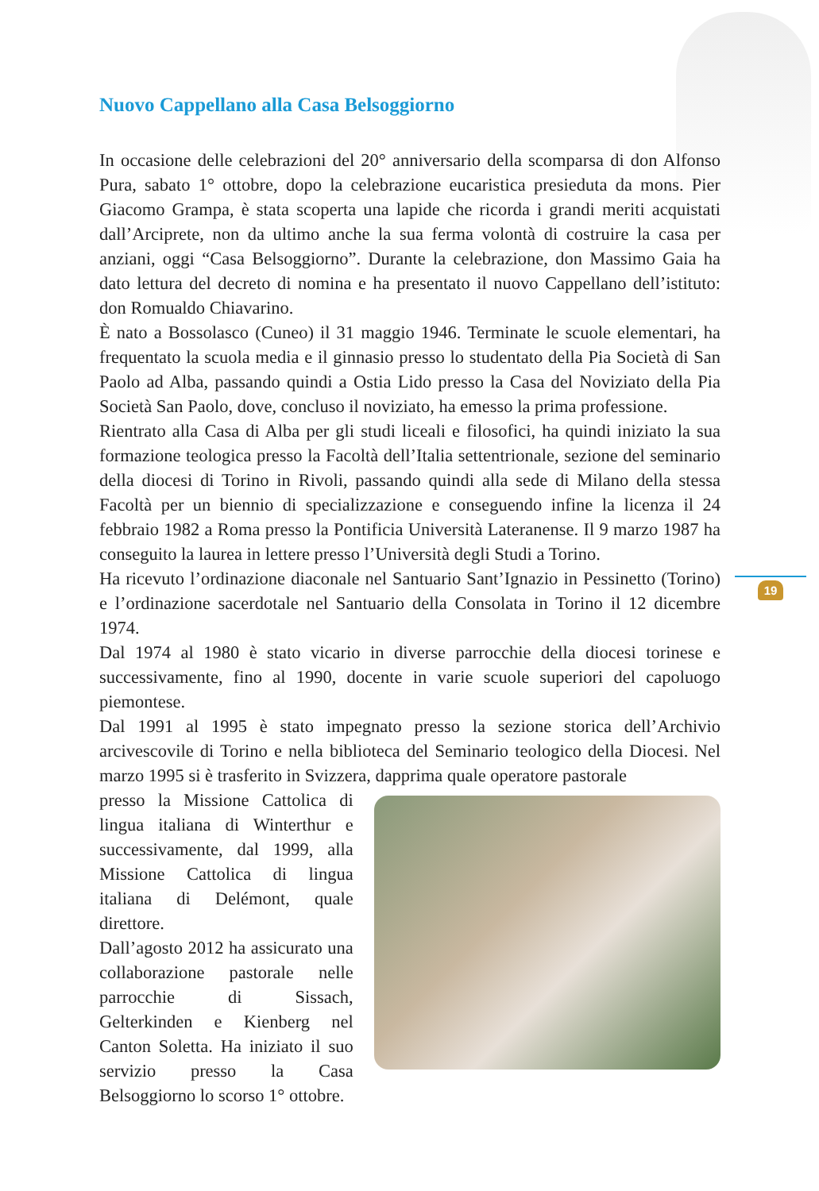Nuovo Cappellano alla Casa Belsoggiorno
In occasione delle celebrazioni del 20° anniversario della scomparsa di don Alfonso Pura, sabato 1° ottobre, dopo la celebrazione eucaristica presieduta da mons. Pier Giacomo Grampa, è stata scoperta una lapide che ricorda i grandi meriti acquistati dall’Arciprete, non da ultimo anche la sua ferma volontà di costruire la casa per anziani, oggi “Casa Belsoggiorno”. Durante la celebrazione, don Massimo Gaia ha dato lettura del decreto di nomina e ha presentato il nuovo Cappellano dell’istituto: don Romualdo Chiavarino.
È nato a Bossolasco (Cuneo) il 31 maggio 1946. Terminate le scuole elementari, ha frequentato la scuola media e il ginnasio presso lo studentato della Pia Società di San Paolo ad Alba, passando quindi a Ostia Lido presso la Casa del Noviziato della Pia Società San Paolo, dove, concluso il noviziato, ha emesso la prima professione.
Rientrato alla Casa di Alba per gli studi liceali e filosofici, ha quindi iniziato la sua formazione teologica presso la Facoltà dell’Italia settentrionale, sezione del seminario della diocesi di Torino in Rivoli, passando quindi alla sede di Milano della stessa Facoltà per un biennio di specializzazione e conseguendo infine la licenza il 24 febbraio 1982 a Roma presso la Pontificia Università Lateranense. Il 9 marzo 1987 ha conseguito la laurea in lettere presso l’Università degli Studi a Torino.
Ha ricevuto l’ordinazione diaconale nel Santuario Sant’Ignazio in Pessinetto (Torino) e l’ordinazione sacerdotale nel Santuario della Consolata in Torino il 12 dicembre 1974.
Dal 1974 al 1980 è stato vicario in diverse parrocchie della diocesi torinese e successivamente, fino al 1990, docente in varie scuole superiori del capoluogo piemontese.
Dal 1991 al 1995 è stato impegnato presso la sezione storica dell’Archivio arcivescovile di Torino e nella biblioteca del Seminario teologico della Diocesi. Nel marzo 1995 si è trasferito in Svizzera, dapprima quale operatore pastorale
presso la Missione Cattolica di lingua italiana di Winterthur e successivamente, dal 1999, alla Missione Cattolica di lingua italiana di Delémont, quale direttore.
Dall’agosto 2012 ha assicurato una collaborazione pastorale nelle parrocchie di Sissach, Gelterkinden e Kienberg nel Canton Soletta. Ha iniziato il suo servizio presso la Casa Belsoggiorno lo scorso 1° ottobre.
19